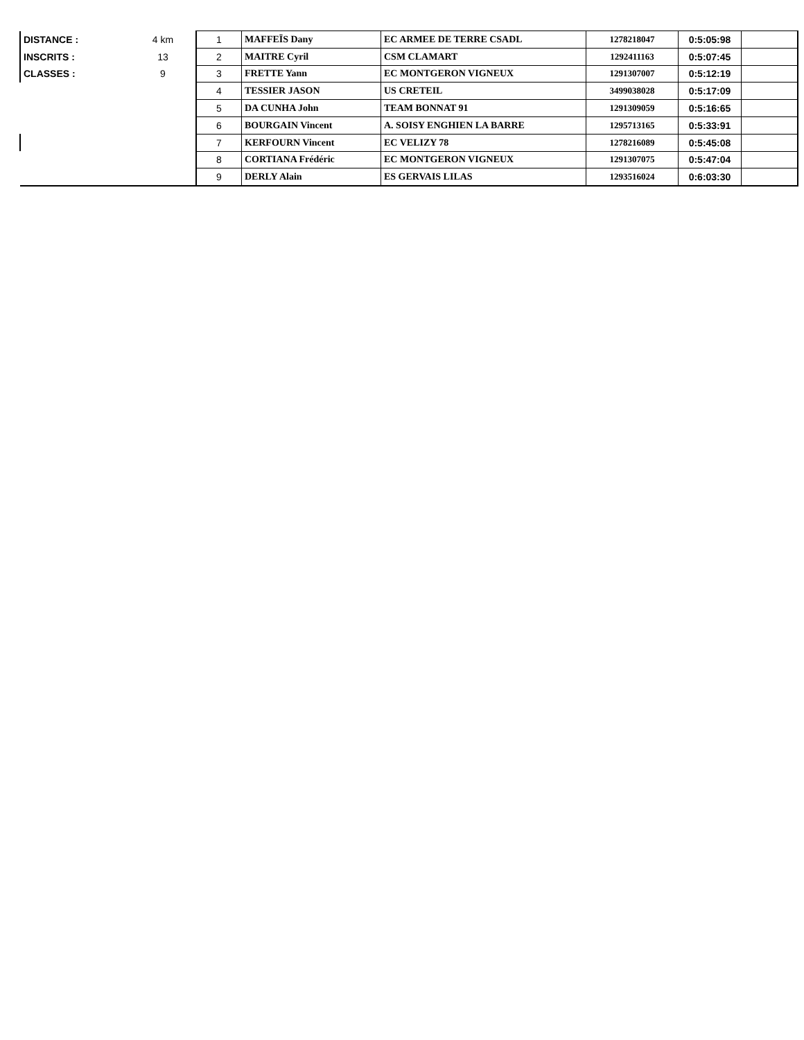| DISTANCE : | 4 km | 1 | MAFFEÏS Dany | EC ARMEE DE TERRE CSADL | 1278218047 | 0:5:05:98 | |
| INSCRITS : | 13 | 2 | MAITRE Cyril | CSM CLAMART | 1292411163 | 0:5:07:45 | |
| CLASSES : | 9 | 3 | FRETTE Yann | EC MONTGERON VIGNEUX | 1291307007 | 0:5:12:19 | |
| | | 4 | TESSIER JASON | US CRETEIL | 3499038028 | 0:5:17:09 | |
| | | 5 | DA CUNHA John | TEAM BONNAT 91 | 1291309059 | 0:5:16:65 | |
| | | 6 | BOURGAIN Vincent | A. SOISY ENGHIEN LA BARRE | 1295713165 | 0:5:33:91 | |
| | | 7 | KERFOURN Vincent | EC VELIZY 78 | 1278216089 | 0:5:45:08 | |
| | | 8 | CORTIANA Frédéric | EC MONTGERON VIGNEUX | 1291307075 | 0:5:47:04 | |
| | | 9 | DERLY Alain | ES GERVAIS LILAS | 1293516024 | 0:6:03:30 | |